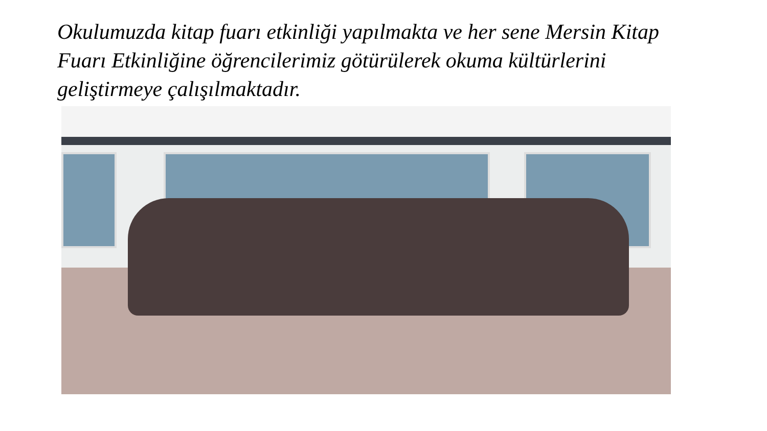Okulumuzda kitap fuarı etkinliği yapılmakta ve her sene Mersin Kitap Fuarı Etkinliğine öğrencilerimiz götürülerek okuma kültürlerini geliştirmeye çalışılmaktadır.